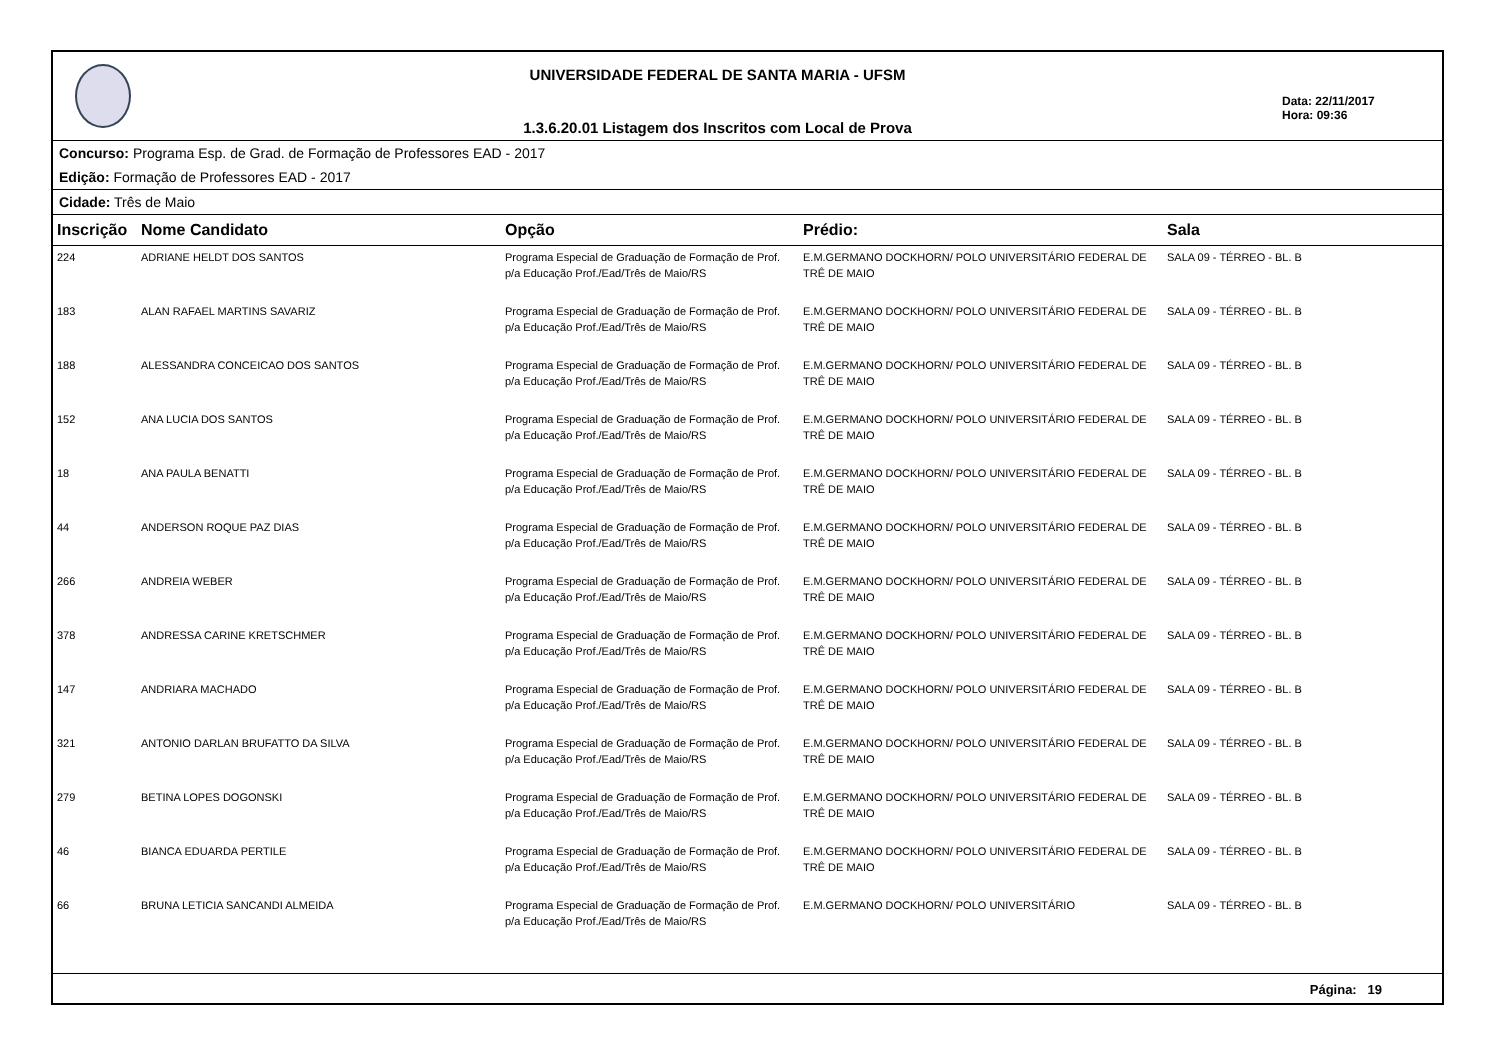UNIVERSIDADE FEDERAL DE SANTA MARIA - UFSM
1.3.6.20.01 Listagem dos Inscritos com Local de Prova
Data: 22/11/2017
Hora: 09:36
Concurso: Programa Esp. de Grad. de Formação de Professores EAD - 2017
Edição: Formação de Professores EAD - 2017
Cidade: Três de Maio
| Inscrição | Nome Candidato | Opção | Prédio: | Sala |
| --- | --- | --- | --- | --- |
| 224 | ADRIANE HELDT DOS SANTOS | Programa Especial de Graduação de Formação de Prof. p/a Educação Prof./Ead/Três de Maio/RS | E.M.GERMANO DOCKHORN/ POLO UNIVERSITÁRIO FEDERAL DE TRÊ DE MAIO | SALA 09 - TÉRREO - BL. B |
| 183 | ALAN RAFAEL MARTINS SAVARIZ | Programa Especial de Graduação de Formação de Prof. p/a Educação Prof./Ead/Três de Maio/RS | E.M.GERMANO DOCKHORN/ POLO UNIVERSITÁRIO FEDERAL DE TRÊ DE MAIO | SALA 09 - TÉRREO - BL. B |
| 188 | ALESSANDRA CONCEICAO DOS SANTOS | Programa Especial de Graduação de Formação de Prof. p/a Educação Prof./Ead/Três de Maio/RS | E.M.GERMANO DOCKHORN/ POLO UNIVERSITÁRIO FEDERAL DE TRÊ DE MAIO | SALA 09 - TÉRREO - BL. B |
| 152 | ANA LUCIA DOS SANTOS | Programa Especial de Graduação de Formação de Prof. p/a Educação Prof./Ead/Três de Maio/RS | E.M.GERMANO DOCKHORN/ POLO UNIVERSITÁRIO FEDERAL DE TRÊ DE MAIO | SALA 09 - TÉRREO - BL. B |
| 18 | ANA PAULA BENATTI | Programa Especial de Graduação de Formação de Prof. p/a Educação Prof./Ead/Três de Maio/RS | E.M.GERMANO DOCKHORN/ POLO UNIVERSITÁRIO FEDERAL DE TRÊ DE MAIO | SALA 09 - TÉRREO - BL. B |
| 44 | ANDERSON ROQUE PAZ DIAS | Programa Especial de Graduação de Formação de Prof. p/a Educação Prof./Ead/Três de Maio/RS | E.M.GERMANO DOCKHORN/ POLO UNIVERSITÁRIO FEDERAL DE TRÊ DE MAIO | SALA 09 - TÉRREO - BL. B |
| 266 | ANDREIA WEBER | Programa Especial de Graduação de Formação de Prof. p/a Educação Prof./Ead/Três de Maio/RS | E.M.GERMANO DOCKHORN/ POLO UNIVERSITÁRIO FEDERAL DE TRÊ DE MAIO | SALA 09 - TÉRREO - BL. B |
| 378 | ANDRESSA CARINE KRETSCHMER | Programa Especial de Graduação de Formação de Prof. p/a Educação Prof./Ead/Três de Maio/RS | E.M.GERMANO DOCKHORN/ POLO UNIVERSITÁRIO FEDERAL DE TRÊ DE MAIO | SALA 09 - TÉRREO - BL. B |
| 147 | ANDRIARA MACHADO | Programa Especial de Graduação de Formação de Prof. p/a Educação Prof./Ead/Três de Maio/RS | E.M.GERMANO DOCKHORN/ POLO UNIVERSITÁRIO FEDERAL DE TRÊ DE MAIO | SALA 09 - TÉRREO - BL. B |
| 321 | ANTONIO DARLAN BRUFATTO DA SILVA | Programa Especial de Graduação de Formação de Prof. p/a Educação Prof./Ead/Três de Maio/RS | E.M.GERMANO DOCKHORN/ POLO UNIVERSITÁRIO FEDERAL DE TRÊ DE MAIO | SALA 09 - TÉRREO - BL. B |
| 279 | BETINA LOPES DOGONSKI | Programa Especial de Graduação de Formação de Prof. p/a Educação Prof./Ead/Três de Maio/RS | E.M.GERMANO DOCKHORN/ POLO UNIVERSITÁRIO FEDERAL DE TRÊ DE MAIO | SALA 09 - TÉRREO - BL. B |
| 46 | BIANCA EDUARDA PERTILE | Programa Especial de Graduação de Formação de Prof. p/a Educação Prof./Ead/Três de Maio/RS | E.M.GERMANO DOCKHORN/ POLO UNIVERSITÁRIO FEDERAL DE TRÊ DE MAIO | SALA 09 - TÉRREO - BL. B |
| 66 | BRUNA LETICIA SANCANDI ALMEIDA | Programa Especial de Graduação de Formação de Prof. p/a Educação Prof./Ead/Três de Maio/RS | E.M.GERMANO DOCKHORN/ POLO UNIVERSITÁRIO | SALA 09 - TÉRREO - BL. B |
Página: 19